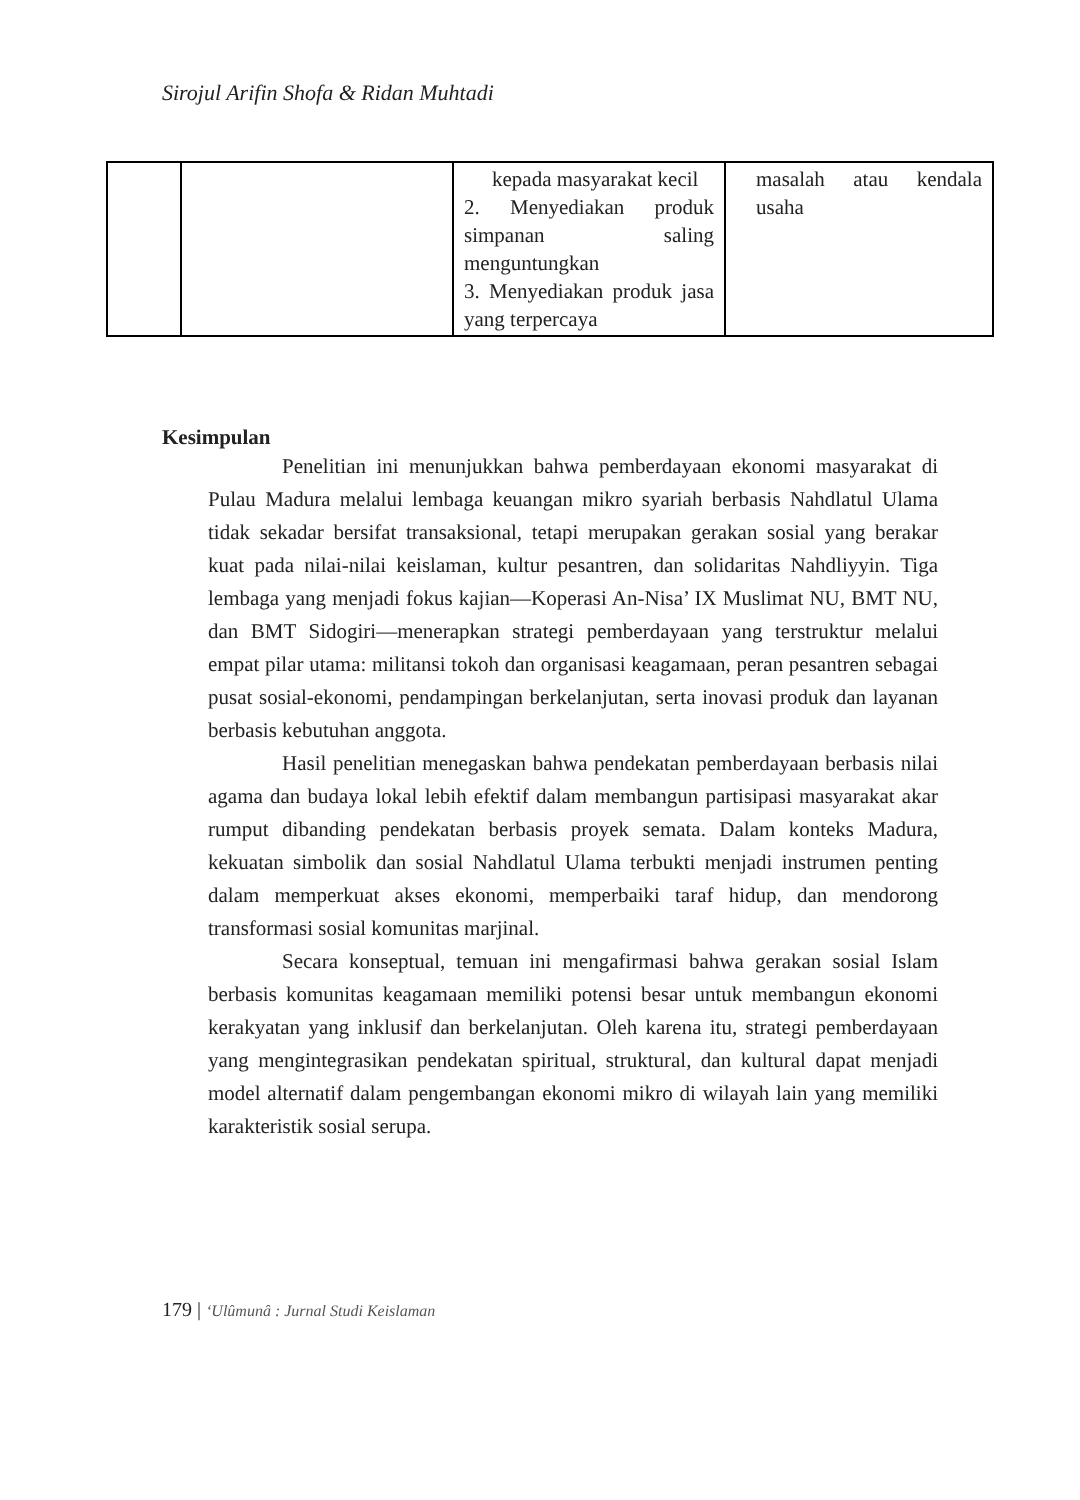Sirojul Arifin Shofa & Ridan Muhtadi
| | | kepada masyarakat kecil 2. Menyediakan produk simpanan saling menguntungkan 3. Menyediakan produk jasa yang terpercaya | masalah atau kendala usaha |
Kesimpulan
Penelitian ini menunjukkan bahwa pemberdayaan ekonomi masyarakat di Pulau Madura melalui lembaga keuangan mikro syariah berbasis Nahdlatul Ulama tidak sekadar bersifat transaksional, tetapi merupakan gerakan sosial yang berakar kuat pada nilai-nilai keislaman, kultur pesantren, dan solidaritas Nahdliyyin. Tiga lembaga yang menjadi fokus kajian—Koperasi An-Nisa’ IX Muslimat NU, BMT NU, dan BMT Sidogiri—menerapkan strategi pemberdayaan yang terstruktur melalui empat pilar utama: militansi tokoh dan organisasi keagamaan, peran pesantren sebagai pusat sosial-ekonomi, pendampingan berkelanjutan, serta inovasi produk dan layanan berbasis kebutuhan anggota.
Hasil penelitian menegaskan bahwa pendekatan pemberdayaan berbasis nilai agama dan budaya lokal lebih efektif dalam membangun partisipasi masyarakat akar rumput dibanding pendekatan berbasis proyek semata. Dalam konteks Madura, kekuatan simbolik dan sosial Nahdlatul Ulama terbukti menjadi instrumen penting dalam memperkuat akses ekonomi, memperbaiki taraf hidup, dan mendorong transformasi sosial komunitas marjinal.
Secara konseptual, temuan ini mengafirmasi bahwa gerakan sosial Islam berbasis komunitas keagamaan memiliki potensi besar untuk membangun ekonomi kerakyatan yang inklusif dan berkelanjutan. Oleh karena itu, strategi pemberdayaan yang mengintegrasikan pendekatan spiritual, struktural, dan kultural dapat menjadi model alternatif dalam pengembangan ekonomi mikro di wilayah lain yang memiliki karakteristik sosial serupa.
179 | ‘Ulûmunâ : Jurnal Studi Keislaman